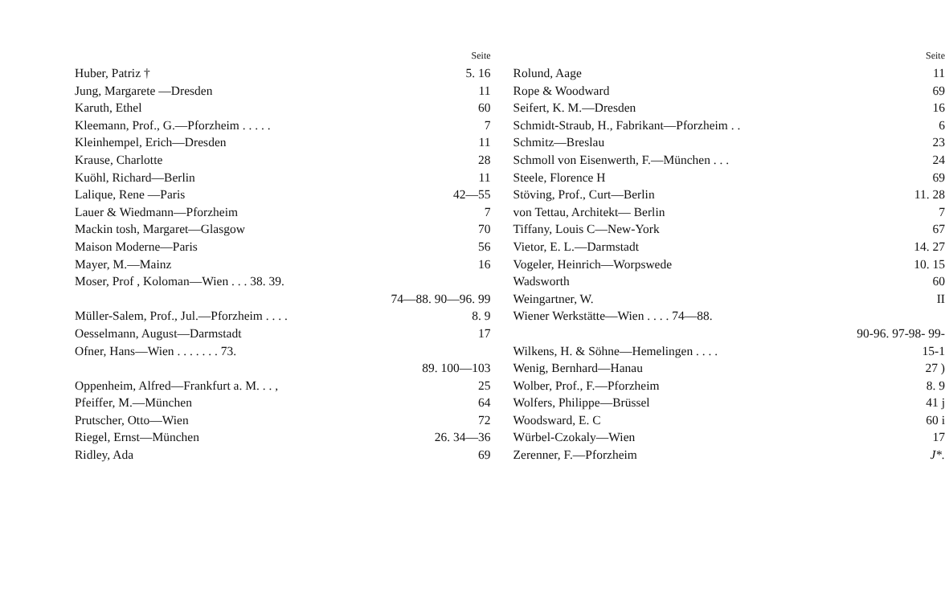Seite
Huber, Patriz † 5. 16
Jung, Margarete —Dresden 11
Karuth, Ethel 60
Kleemann, Prof., G.—Pforzheim . . . . . 7
Kleinhempel, Erich—Dresden 11
Krause, Charlotte 28
Kuöhl, Richard—Berlin 11
Lalique, Rene —Paris 42—55
Lauer & Wiedmann—Pforzheim 7
Mackin tosh, Margaret—Glasgow 70
Maison Moderne—Paris 56
Mayer, M.—Mainz 16
Moser, Prof , Koloman—Wien . . . 38. 39.
74—88. 90—96. 99
Müller-Salem, Prof., Jul.—Pforzheim . . . . 8. 9
Oesselmann, August—Darmstadt 17
Ofner, Hans—Wien . . . . . . . 73.
89. 100—103
Oppenheim, Alfred—Frankfurt a. M. . . , 25
Pfeiffer, M.—München 64
Prutscher, Otto—Wien 72
Riegel, Ernst—München 26. 34—36
Ridley, Ada 69
Seite
Rolund, Aage 11
Rope & Woodward 69
Seifert, K. M.—Dresden 16
Schmidt-Straub, H., Fabrikant—Pforzheim . . 6
Schmitz—Breslau 23
Schmoll von Eisenwerth, F.—München . . . 24
Steele, Florence H 69
Stöving, Prof., Curt—Berlin 11. 28
von Tettau, Architekt— Berlin 7
Tiffany, Louis C—New-York 67
Vietor, E. L.—Darmstadt 14. 27
Vogeler, Heinrich—Worpswede 10. 15
Wadsworth 60
Weingartner, W. II
Wiener Werkstätte—Wien . . . . 74—88.
90-96. 97-98- 99-
Wilkens, H. & Söhne—Hemelingen . . . . 15-1
Wenig, Bernhard—Hanau 27 )
Wolber, Prof., F.—Pforzheim 8. 9
Wolfers, Philippe—Brüssel 41 j
Woodsward, E. C 60 i
Würbel-Czokaly—Wien 17
Zerenner, F.—Pforzheim J*.